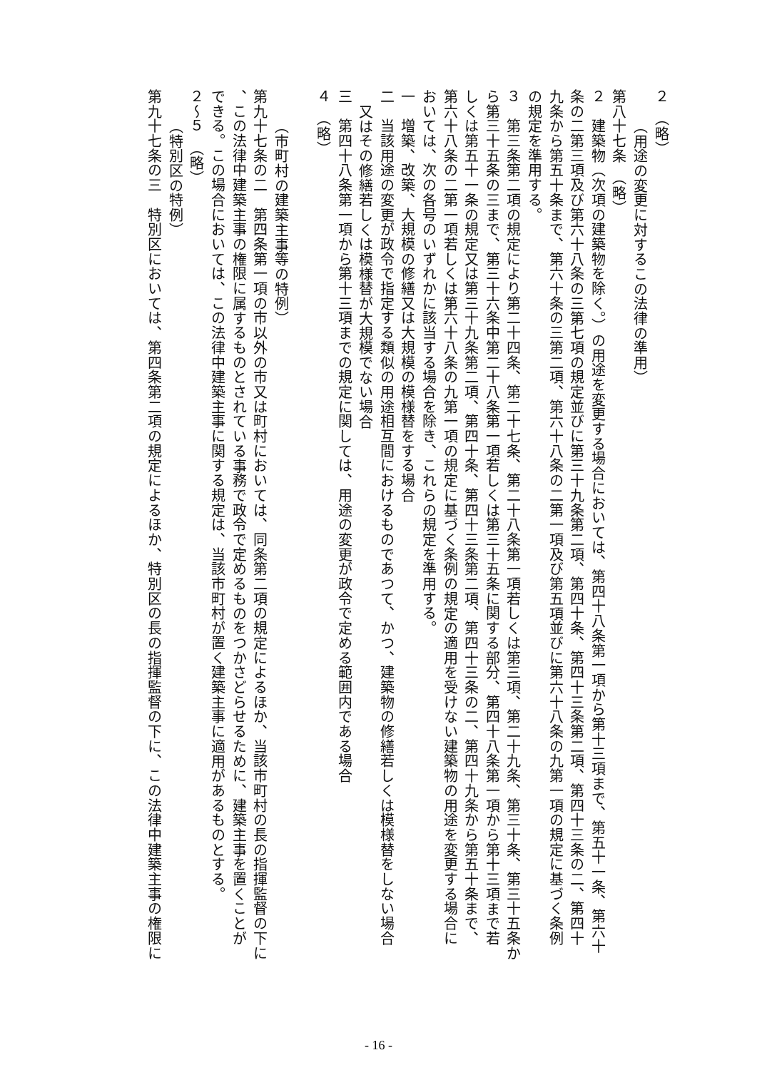２　（略）
（用途の変更に対するこの法律の準用）
第八十七条　（略）
２　建築物（次項の建築物を除く。）の用途を変更する場合においては、第四十八条第一項から第十三項まで、第五十一条、第六十
条の二第三項及び第六十八条の三第七項の規定並びに第三十九条第二項、第四十条、第四十三条第二項、第四十三条の二、第四十
九条から第五十条まで、第六十条の三第二項、第六十八条の二第一項及び第五項並びに第六十八条の九第一項の規定に基づく条例
の規定を準用する。
３　第三条第二項の規定により第二十四条、第二十七条、第二十八条第一項若しくは第三項、第二十九条、第三十条、第三十五条か
ら第三十五条の三まで、第三十六条中第二十八条第一項若しくは第三十五条に関する部分、第四十八条第一項から第十三項まで若
しくは第五十一条の規定又は第三十九条第二項、第四十条、第四十三条第二項、第四十三条の二、第四十九条から第五十条まで、
第六十八条の二第一項若しくは第六十八条の九第一項の規定に基づく条例の規定の適用を受けない建築物の用途を変更する場合に
おいては、次の各号のいずれかに該当する場合を除き、これらの規定を準用する。
一　増築、改築、大規模の修繕又は大規模の模様替をする場合
二　当該用途の変更が政令で指定する類似の用途相互間におけるものであつて、かつ、建築物の修繕若しくは模様替をしない場合
又はその修繕若しくは模様替が大規模でない場合
三　第四十八条第一項から第十三項までの規定に関しては、用途の変更が政令で定める範囲内である場合
４　（略）
（市町村の建築主事等の特例）
第九十七条の二　第四条第一項の市以外の市又は町村においては、同条第二項の規定によるほか、当該市町村の長の指揮監督の下に
、この法律中建築主事の権限に属するものとされている事務で政令で定めるものをつかさどらせるために、建築主事を置くことが
できる。この場合においては、この法律中建築主事に関する規定は、当該市町村が置く建築主事に適用があるものとする。
２～５　（略）
（特別区の特例）
第九十七条の三　特別区においては、第四条第二項の規定によるほか、特別区の長の指揮監督の下に、この法律中建築主事の権限に
- 16 -